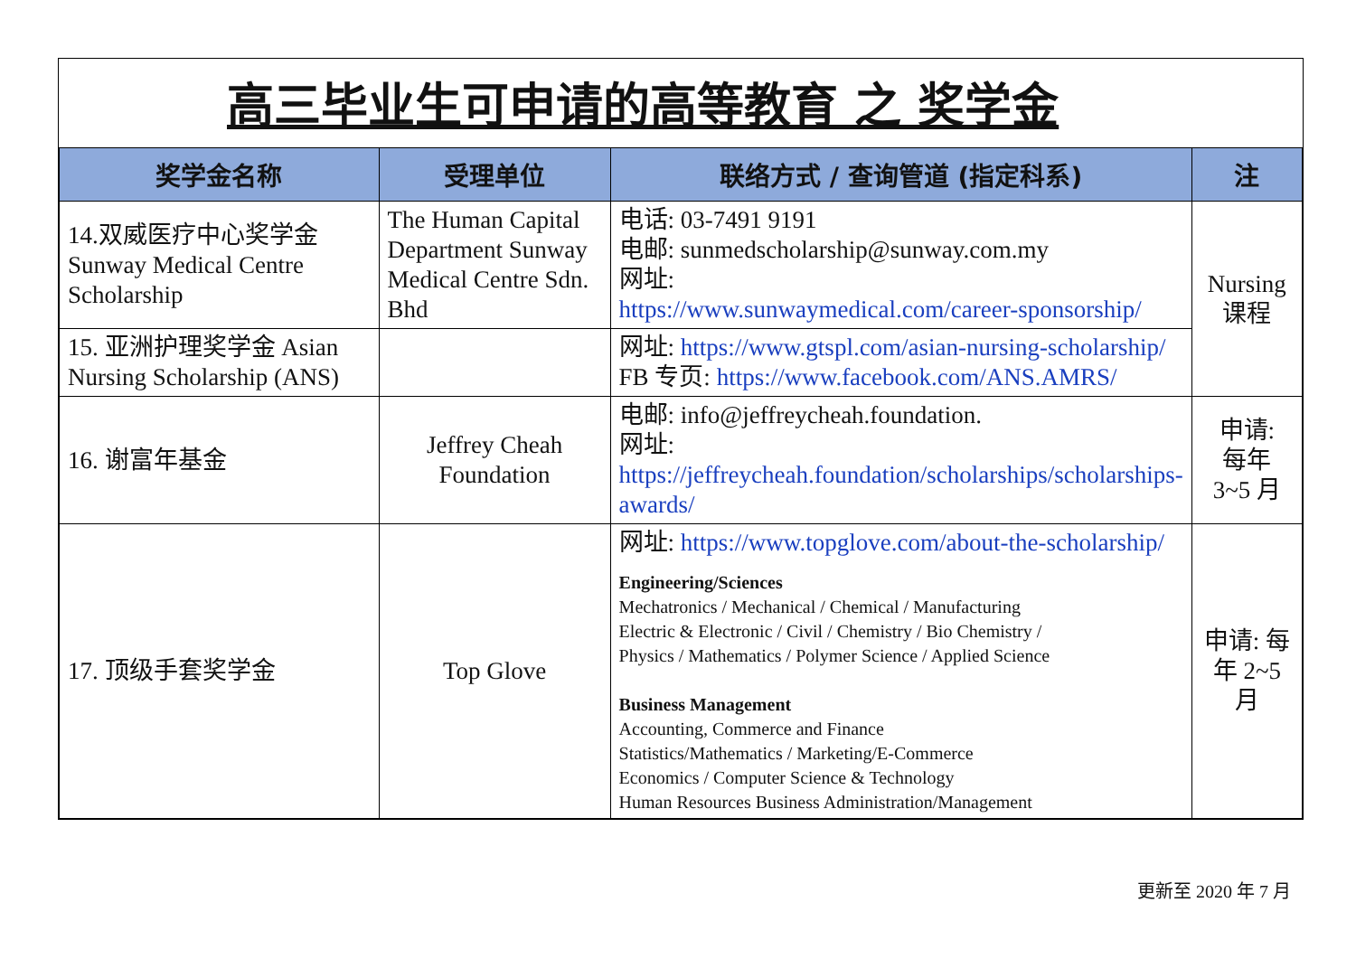高三毕业生可申请的高等教育 之 奖学金
| 奖学金名称 | 受理单位 | 联络方式 / 查询管道 (指定科系) | 注 |
| --- | --- | --- | --- |
| 14.双威医疗中心奖学金 Sunway Medical Centre Scholarship | The Human Capital Department Sunway Medical Centre Sdn. Bhd | 电话: 03-7491 9191 电邮: sunmedscholarship@sunway.com.my 网址: https://www.sunwaymedical.com/career-sponsorship/ | Nursing 课程 |
| 15. 亚洲护理奖学金 Asian Nursing Scholarship (ANS) | | 网址: https://www.gtspl.com/asian-nursing-scholarship/ FB 专页: https://www.facebook.com/ANS.AMRS/ | |
| 16. 谢富年基金 | Jeffrey Cheah Foundation | 电邮: info@jeffreycheah.foundation. 网址: https://jeffreycheah.foundation/scholarships/scholarships-awards/ | 申请: 每年 3~5 月 |
| 17. 顶级手套奖学金 | Top Glove | 网址: https://www.topglove.com/about-the-scholarship/ Engineering/Sciences Mechatronics / Mechanical / Chemical / Manufacturing Electric & Electronic / Civil / Chemistry / Bio Chemistry / Physics / Mathematics / Polymer Science / Applied Science Business Management Accounting, Commerce and Finance Statistics/Mathematics / Marketing/E-Commerce Economics / Computer Science & Technology Human Resources Business Administration/Management | 申请: 每年 2~5 月 |
更新至 2020 年 7 月